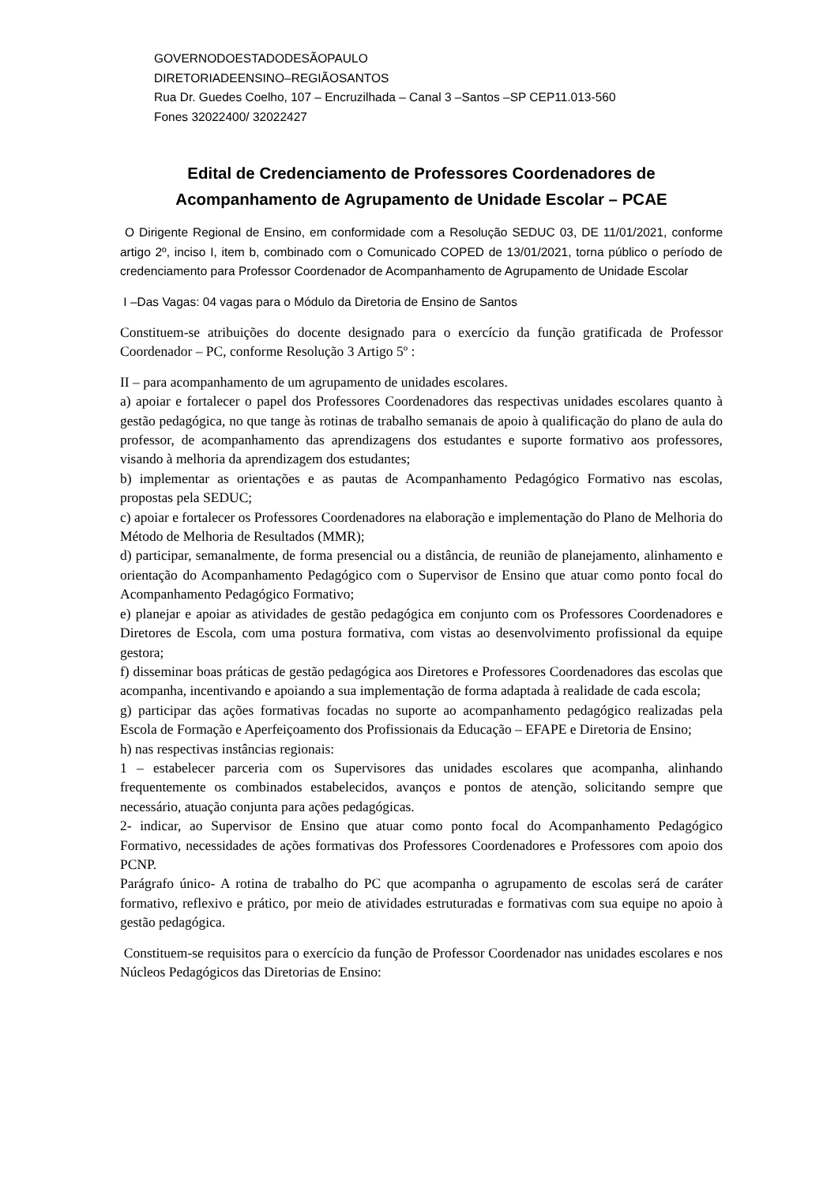GOVERNODOESTADODESÃOPAULO
DIRETORIADEENSINO–REGIÃOSANTOS
Rua Dr. Guedes Coelho, 107 – Encruzilhada – Canal 3 –Santos –SP CEP11.013-560
Fones 32022400/ 32022427
Edital de Credenciamento de Professores Coordenadores de Acompanhamento de Agrupamento de Unidade Escolar – PCAE
O Dirigente Regional de Ensino, em conformidade com a Resolução SEDUC 03, DE 11/01/2021, conforme artigo 2º, inciso I, item b, combinado com o Comunicado COPED de 13/01/2021, torna público o período de credenciamento para Professor Coordenador de Acompanhamento de Agrupamento de Unidade Escolar
I –Das Vagas: 04 vagas para o Módulo da Diretoria de Ensino de Santos
Constituem-se atribuições do docente designado para o exercício da função gratificada de Professor Coordenador – PC, conforme Resolução 3 Artigo 5º :
II – para acompanhamento de um agrupamento de unidades escolares.
a) apoiar e fortalecer o papel dos Professores Coordenadores das respectivas unidades escolares quanto à gestão pedagógica, no que tange às rotinas de trabalho semanais de apoio à qualificação do plano de aula do professor, de acompanhamento das aprendizagens dos estudantes e suporte formativo aos professores, visando à melhoria da aprendizagem dos estudantes;
b) implementar as orientações e as pautas de Acompanhamento Pedagógico Formativo nas escolas, propostas pela SEDUC;
c) apoiar e fortalecer os Professores Coordenadores na elaboração e implementação do Plano de Melhoria do Método de Melhoria de Resultados (MMR);
d) participar, semanalmente, de forma presencial ou a distância, de reunião de planejamento, alinhamento e orientação do Acompanhamento Pedagógico com o Supervisor de Ensino que atuar como ponto focal do Acompanhamento Pedagógico Formativo;
e) planejar e apoiar as atividades de gestão pedagógica em conjunto com os Professores Coordenadores e Diretores de Escola, com uma postura formativa, com vistas ao desenvolvimento profissional da equipe gestora;
f) disseminar boas práticas de gestão pedagógica aos Diretores e Professores Coordenadores das escolas que acompanha, incentivando e apoiando a sua implementação de forma adaptada à realidade de cada escola;
g) participar das ações formativas focadas no suporte ao acompanhamento pedagógico realizadas pela Escola de Formação e Aperfeiçoamento dos Profissionais da Educação – EFAPE e Diretoria de Ensino;
h) nas respectivas instâncias regionais:
1 – estabelecer parceria com os Supervisores das unidades escolares que acompanha, alinhando frequentemente os combinados estabelecidos, avanços e pontos de atenção, solicitando sempre que necessário, atuação conjunta para ações pedagógicas.
2- indicar, ao Supervisor de Ensino que atuar como ponto focal do Acompanhamento Pedagógico Formativo, necessidades de ações formativas dos Professores Coordenadores e Professores com apoio dos PCNP.
Parágrafo único- A rotina de trabalho do PC que acompanha o agrupamento de escolas será de caráter formativo, reflexivo e prático, por meio de atividades estruturadas e formativas com sua equipe no apoio à gestão pedagógica.
Constituem-se requisitos para o exercício da função de Professor Coordenador nas unidades escolares e nos Núcleos Pedagógicos das Diretorias de Ensino: